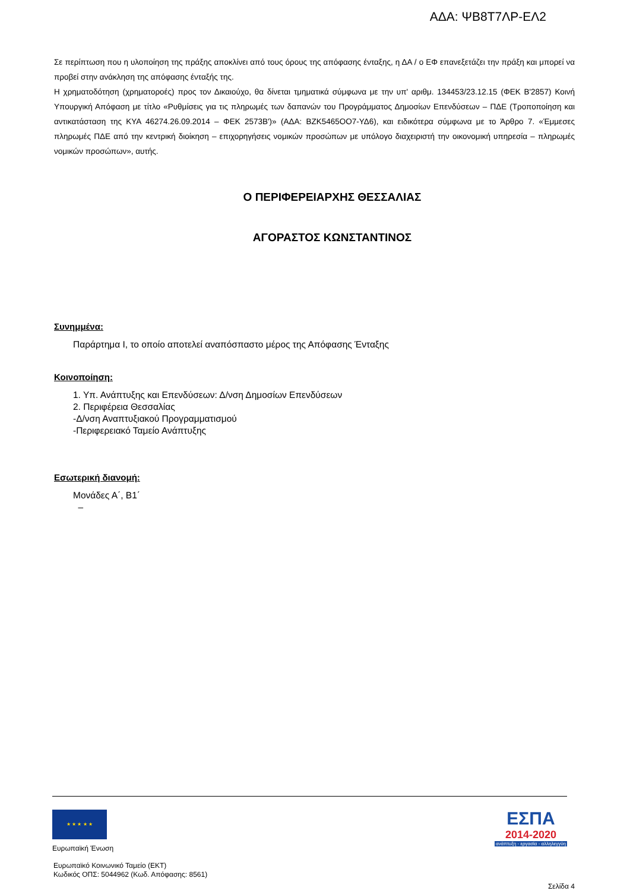ΑΔΑ: ΨΒ8Τ7ΛΡ-ΕΛ2
Σε περίπτωση που η υλοποίηση της πράξης αποκλίνει από τους όρους της απόφασης ένταξης, η ΔΑ / ο ΕΦ επανεξετάζει την πράξη και μπορεί να προβεί στην ανάκληση της απόφασης ένταξής της.
Η χρηματοδότηση (χρηματοροές) προς τον Δικαιούχο, θα δίνεται τμηματικά σύμφωνα με την υπ' αριθμ. 134453/23.12.15 (ΦΕΚ Β'2857) Κοινή Υπουργική Απόφαση με τίτλο «Ρυθμίσεις για τις πληρωμές των δαπανών του Προγράμματος Δημοσίων Επενδύσεων – ΠΔΕ (Τροποποίηση και αντικατάσταση της ΚΥΑ 46274.26.09.2014 – ΦΕΚ 2573Β')» (ΑΔΑ: ΒΖΚ5465ΟΟ7-ΥΔ6), και ειδικότερα σύμφωνα με το Άρθρο 7. «Έμμεσες πληρωμές ΠΔΕ από την κεντρική διοίκηση – επιχορηγήσεις νομικών προσώπων με υπόλογο διαχειριστή την οικονομική υπηρεσία – πληρωμές νομικών προσώπων», αυτής.
Ο ΠΕΡΙΦΕΡΕΙΑΡΧΗΣ ΘΕΣΣΑΛΙΑΣ
ΑΓΟΡΑΣΤΟΣ ΚΩΝΣΤΑΝΤΙΝΟΣ
Συνημμένα:
Παράρτημα Ι, το οποίο αποτελεί αναπόσπαστο μέρος της Απόφασης Ένταξης
Κοινοποίηση:
1. Υπ. Ανάπτυξης και Επενδύσεων: Δ/νση Δημοσίων Επενδύσεων
2. Περιφέρεια Θεσσαλίας
-Δ/νση Αναπτυξιακού Προγραμματισμού
-Περιφερειακό Ταμείο Ανάπτυξης
Εσωτερική διανομή:
Μονάδες Α΄, Β1΄
–
★ ★ ★ ★ ★
Ευρωπαϊκή Ένωση
Ευρωπαϊκό Κοινωνικό Ταμείο (ΕΚΤ)
Κωδικός ΟΠΣ: 5044962 (Κωδ. Απόφασης: 8561)
Σελίδα 4
ΕΣΠΑ
2014-2020
ανάπτυξη - εργασία - αλληλεγγύη